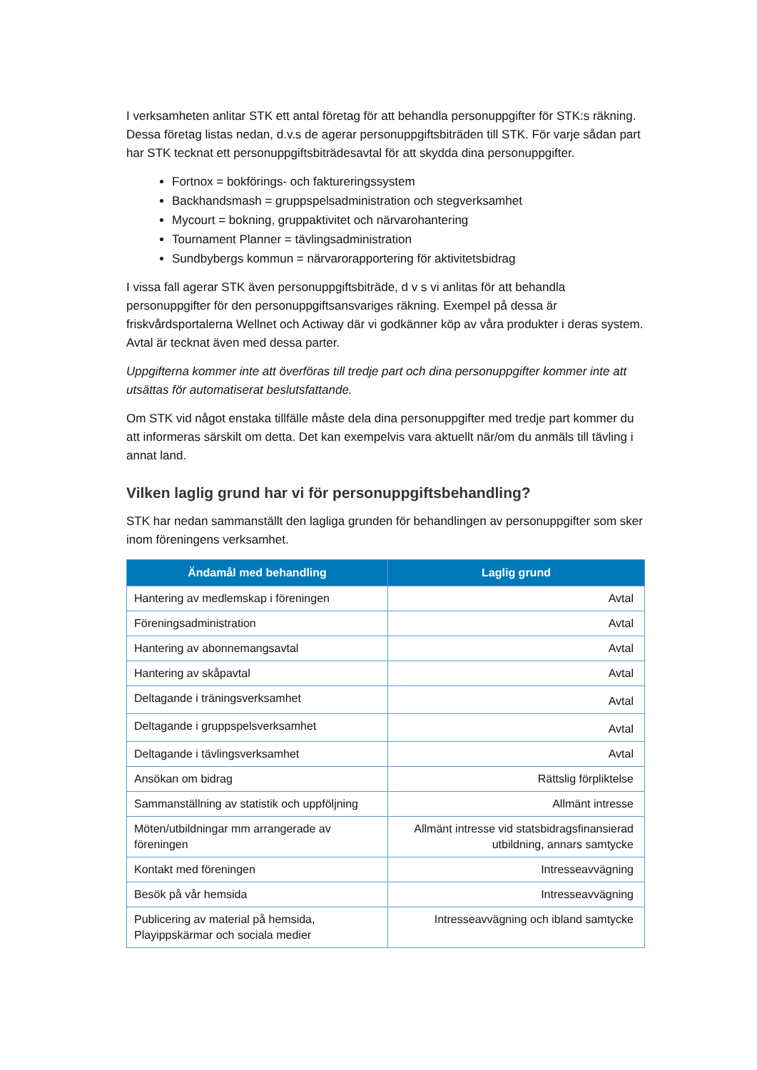I verksamheten anlitar STK ett antal företag för att behandla personuppgifter för STK:s räkning. Dessa företag listas nedan, d.v.s de agerar personuppgiftsbiträden till STK. För varje sådan part har STK tecknat ett personuppgiftsbiträdesavtal för att skydda dina personuppgifter.
Fortnox = bokförings- och faktureringssystem
Backhandsmash = gruppspelsadministration och stegverksamhet
Mycourt = bokning, gruppaktivitet och närvarohantering
Tournament Planner = tävlingsadministration
Sundbybergs kommun = närvarorapportering för aktivitetsbidrag
I vissa fall agerar STK även personuppgiftsbiträde, d v s vi anlitas för att behandla personuppgifter för den personuppgiftsansvariges räkning. Exempel på dessa är friskvårdsportalerna Wellnet och Actiway där vi godkänner köp av våra produkter i deras system. Avtal är tecknat även med dessa parter.
Uppgifterna kommer inte att överföras till tredje part och dina personuppgifter kommer inte att utsättas för automatiserat beslutsfattande.
Om STK vid något enstaka tillfälle måste dela dina personuppgifter med tredje part kommer du att informeras särskilt om detta. Det kan exempelvis vara aktuellt när/om du anmäls till tävling i annat land.
Vilken laglig grund har vi för personuppgiftsbehandling?
STK har nedan sammanställt den lagliga grunden för behandlingen av personuppgifter som sker inom föreningens verksamhet.
| Ändamål med behandling | Laglig grund |
| --- | --- |
| Hantering av medlemskap i föreningen | Avtal |
| Föreningsadministration | Avtal |
| Hantering av abonnemangsavtal | Avtal |
| Hantering av skåpavtal | Avtal |
| Deltagande i träningsverksamhet | Avtal |
| Deltagande i gruppspelsverksamhet | Avtal |
| Deltagande i tävlingsverksamhet | Avtal |
| Ansökan om bidrag | Rättslig förpliktelse |
| Sammanställning av statistik och uppföljning | Allmänt intresse |
| Möten/utbildningar mm arrangerade av föreningen | Allmänt intresse vid statsbidragsfinansierad utbildning, annars samtycke |
| Kontakt med föreningen | Intresseavvägning |
| Besök på vår hemsida | Intresseavvägning |
| Publicering av material på hemsida, Playippskärmar och sociala medier | Intresseavvägning och ibland samtycke |